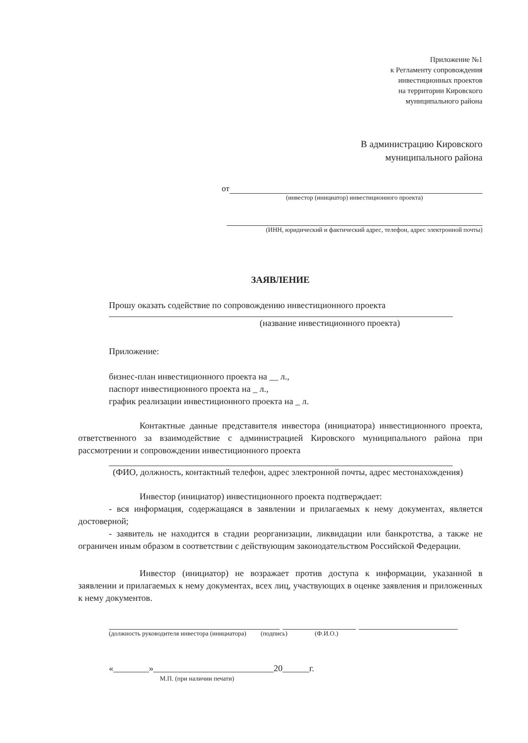Приложение №1
к Регламенту сопровождения
инвестиционных проектов
на территории Кировского
муниципального района
В администрацию Кировского
муниципального района
от
(инвестор (инициатор) инвестиционного проекта)
(ИНН, юридический и фактический адрес, телефон, адрес электронной почты)
ЗАЯВЛЕНИЕ
Прошу оказать содействие по сопровождению инвестиционного проекта
(название инвестиционного проекта)
Приложение:
бизнес-план инвестиционного проекта на __ л.,
паспорт инвестиционного проекта на _ л.,
график реализации инвестиционного проекта на _ л.
Контактные данные представителя инвестора (инициатора) инвестиционного проекта, ответственного за взаимодействие с администрацией Кировского муниципального района при рассмотрении и сопровождении инвестиционного проекта
(ФИО, должность, контактный телефон, адрес электронной почты, адрес местонахождения)
Инвестор (инициатор) инвестиционного проекта подтверждает:
- вся информация, содержащаяся в заявлении и прилагаемых к нему документах, является достоверной;
- заявитель не находится в стадии реорганизации, ликвидации или банкротства, а также не ограничен иным образом в соответствии с действующим законодательством Российской Федерации.
Инвестор (инициатор) не возражает против доступа к информации, указанной в заявлении и прилагаемых к нему документах, всех лиц, участвующих в оценке заявления и приложенных к нему документов.
(должность руководителя инвестора (инициатора) (подпись) (Ф.И.О.)
«________»___________________________20______г.
М.П. (при наличии печати)